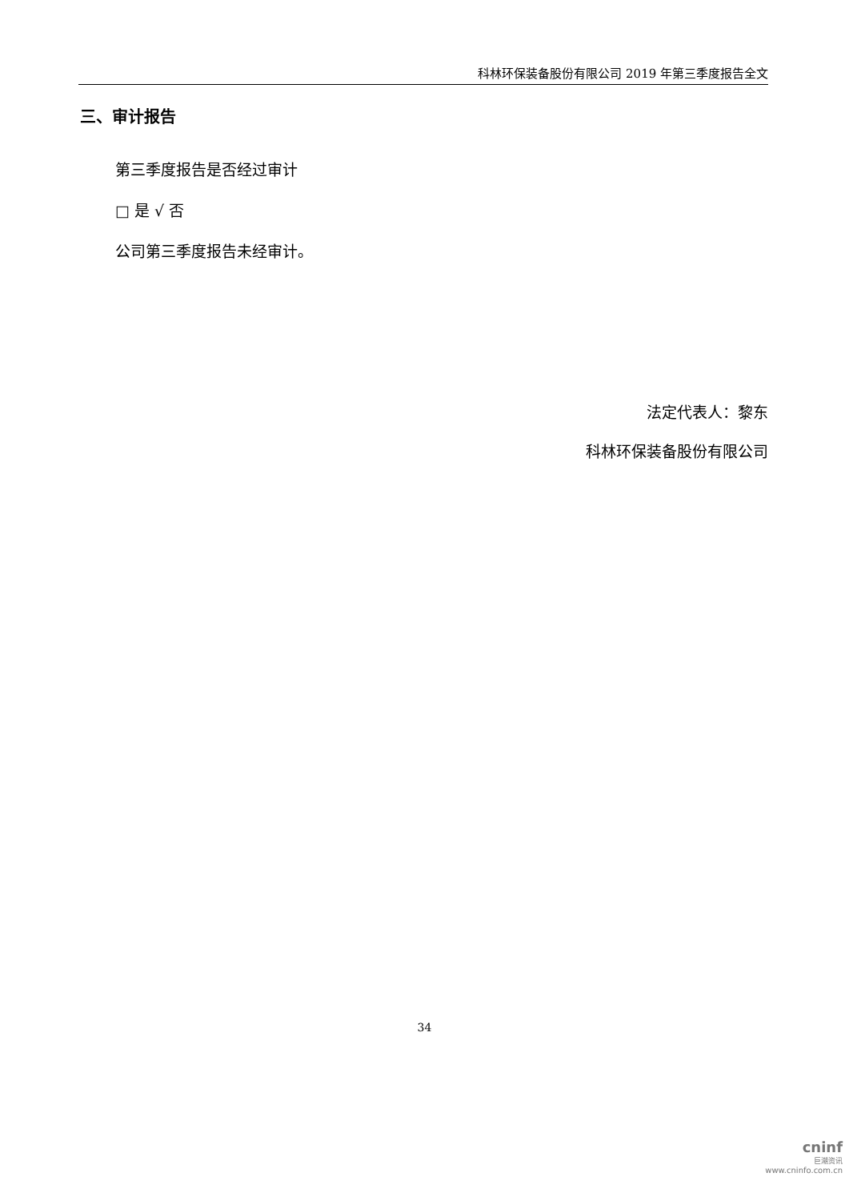科林环保装备股份有限公司 2019 年第三季度报告全文
三、审计报告
第三季度报告是否经过审计
□ 是 √ 否
公司第三季度报告未经审计。
法定代表人：黎东
科林环保装备股份有限公司
34
cninf
巨潮资讯
www.cninfo.com.cn